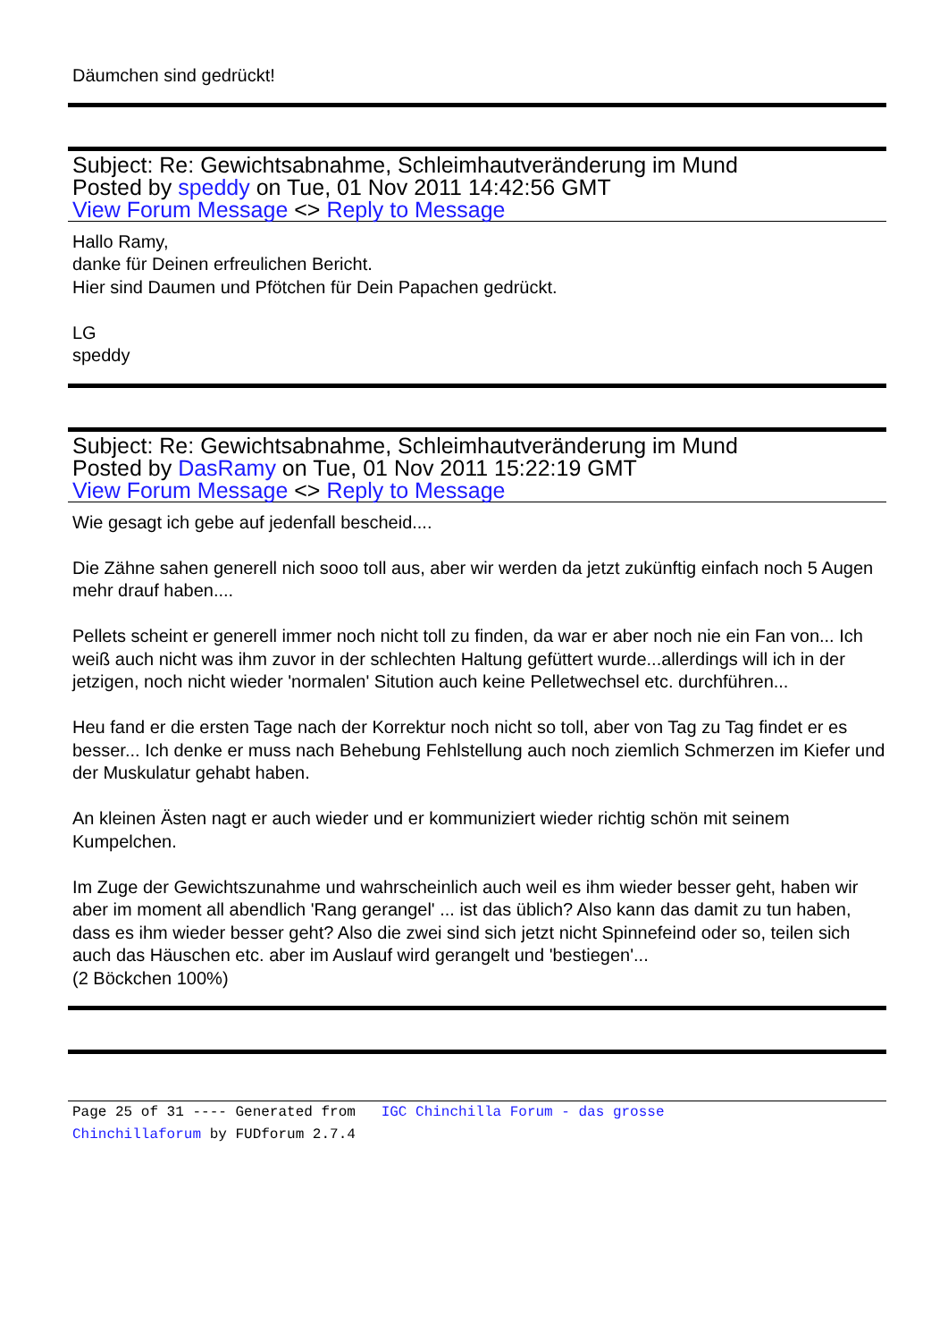Däumchen sind gedrückt!
Subject: Re: Gewichtsabnahme, Schleimhautveränderung im Mund
Posted by speddy on Tue, 01 Nov 2011 14:42:56 GMT
View Forum Message <> Reply to Message
Hallo Ramy,
danke für Deinen erfreulichen Bericht.
Hier sind Daumen und Pfötchen für Dein Papachen gedrückt.
LG
speddy
Subject: Re: Gewichtsabnahme, Schleimhautveränderung im Mund
Posted by DasRamy on Tue, 01 Nov 2011 15:22:19 GMT
View Forum Message <> Reply to Message
Wie gesagt ich gebe auf jedenfall bescheid....
Die Zähne sahen generell nich sooo toll aus, aber wir werden da jetzt zukünftig einfach noch 5 Augen mehr drauf haben....
Pellets scheint er generell immer noch nicht toll zu finden, da war er aber noch nie ein Fan von... Ich weiß auch nicht was ihm zuvor in der schlechten Haltung gefüttert wurde...allerdings will ich in der jetzigen, noch nicht wieder 'normalen' Sitution auch keine Pelletwechsel etc. durchführen...
Heu fand er die ersten Tage nach der Korrektur noch nicht so toll, aber von Tag zu Tag findet er es besser... Ich denke er muss nach Behebung Fehlstellung auch noch ziemlich Schmerzen im Kiefer und der Muskulatur gehabt haben.
An kleinen Ästen nagt er auch wieder und er kommuniziert wieder richtig schön mit seinem Kumpelchen.
Im Zuge der Gewichtszunahme und wahrscheinlich auch weil es ihm wieder besser geht, haben wir aber im moment all abendlich 'Rang gerangel' ... ist das üblich? Also kann das damit zu tun haben, dass es ihm wieder besser geht? Also die zwei sind sich jetzt nicht Spinnefeind oder so, teilen sich auch das Häuschen etc. aber im Auslauf wird gerangelt und 'bestiegen'...
(2 Böckchen 100%)
Page 25 of 31 ---- Generated from IGC Chinchilla Forum - das grosse
Chinchillaforum by FUDforum 2.7.4